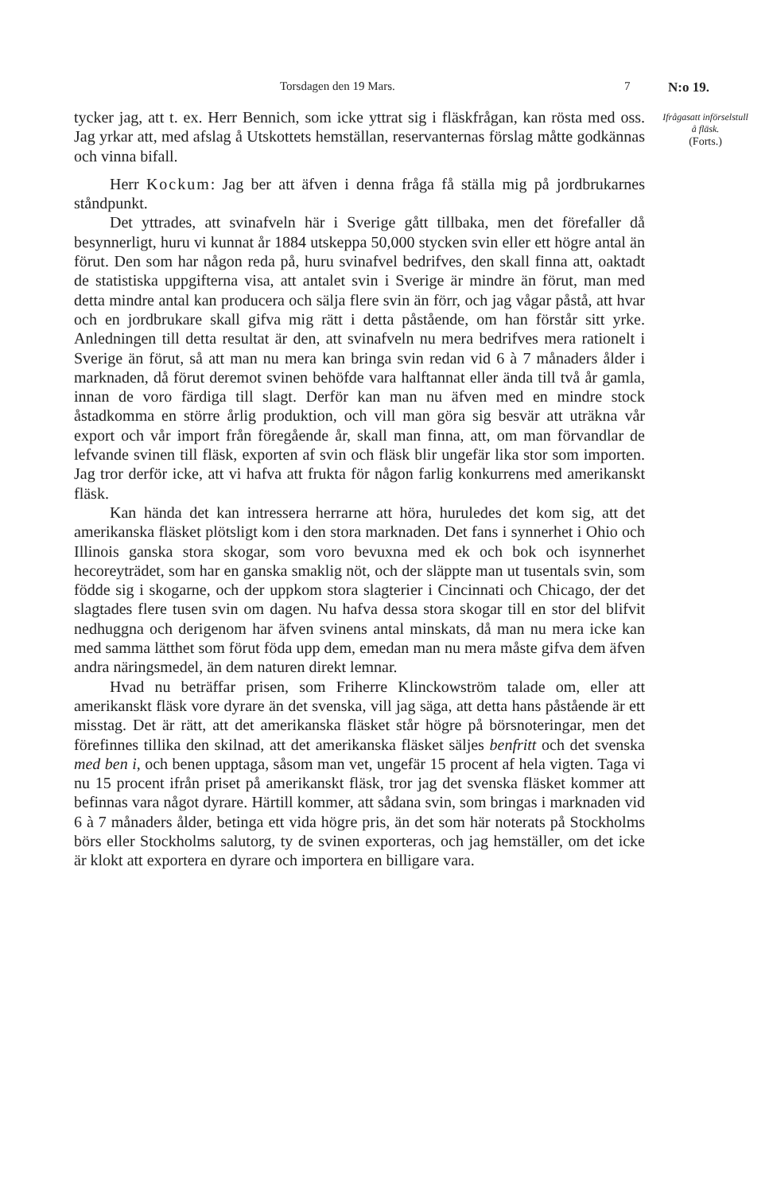Torsdagen den 19 Mars. 7 N:o 19.
tycker jag, att t. ex. Herr Bennich, som icke yttrat sig i fläskfrågan, kan rösta med oss. Jag yrkar att, med afslag å Utskottets hemställan, reservanternas förslag måtte godkännas och vinna bifall.
Herr Kockum: Jag ber att äfven i denna fråga få ställa mig på jordbrukarnes ståndpunkt.
Det yttrades, att svinafveln här i Sverige gått tillbaka, men det förefaller då besynnerligt, huru vi kunnat år 1884 utskeppa 50,000 stycken svin eller ett högre antal än förut. Den som har någon reda på, huru svinafvel bedrifves, den skall finna att, oaktadt de statistiska uppgifterna visa, att antalet svin i Sverige är mindre än förut, man med detta mindre antal kan producera och sälja flere svin än förr, och jag vågar påstå, att hvar och en jordbrukare skall gifva mig rätt i detta påstående, om han förstår sitt yrke. Anledningen till detta resultat är den, att svinafveln nu mera bedrifves mera rationelt i Sverige än förut, så att man nu mera kan bringa svin redan vid 6 à 7 månaders ålder i marknaden, då förut deremot svinen behöfde vara halftannat eller ända till två år gamla, innan de voro färdiga till slagt. Derför kan man nu äfven med en mindre stock åstadkomma en större årlig produktion, och vill man göra sig besvär att uträkna vår export och vår import från föregående år, skall man finna, att, om man förvandlar de lefvande svinen till fläsk, exporten af svin och fläsk blir ungefär lika stor som importen. Jag tror derför icke, att vi hafva att frukta för någon farlig konkurrens med amerikanskt fläsk.
Kan hända det kan intressera herrarne att höra, huruledes det kom sig, att det amerikanska fläsket plötsligt kom i den stora marknaden. Det fans i synnerhet i Ohio och Illinois ganska stora skogar, som voro bevuxna med ek och bok och isynnerhet hecoreyträdet, som har en ganska smaklig nöt, och der släppte man ut tusentals svin, som födde sig i skogarne, och der uppkom stora slagterier i Cincinnati och Chicago, der det slagtades flere tusen svin om dagen. Nu hafva dessa stora skogar till en stor del blifvit nedhuggna och derigenom har äfven svinens antal minskats, då man nu mera icke kan med samma lätthet som förut föda upp dem, emedan man nu mera måste gifva dem äfven andra näringsmedel, än dem naturen direkt lemnar.
Hvad nu beträffar prisen, som Friherre Klinckowström talade om, eller att amerikanskt fläsk vore dyrare än det svenska, vill jag säga, att detta hans påstående är ett misstag. Det är rätt, att det amerikanska fläsket står högre på börsnoteringar, men det förefinnes tillika den skilnad, att det amerikanska fläsket säljes benfritt och det svenska med ben i, och benen upptaga, såsom man vet, ungefär 15 procent af hela vigten. Taga vi nu 15 procent ifrån priset på amerikanskt fläsk, tror jag det svenska fläsket kommer att befinnas vara något dyrare. Härtill kommer, att sådana svin, som bringas i marknaden vid 6 à 7 månaders ålder, betinga ett vida högre pris, än det som här noterats på Stockholms börs eller Stockholms salutorg, ty de svinen exporteras, och jag hemställer, om det icke är klokt att exportera en dyrare och importera en billigare vara.
Ifrågasatt införselstull å fläsk.
(Forts.)